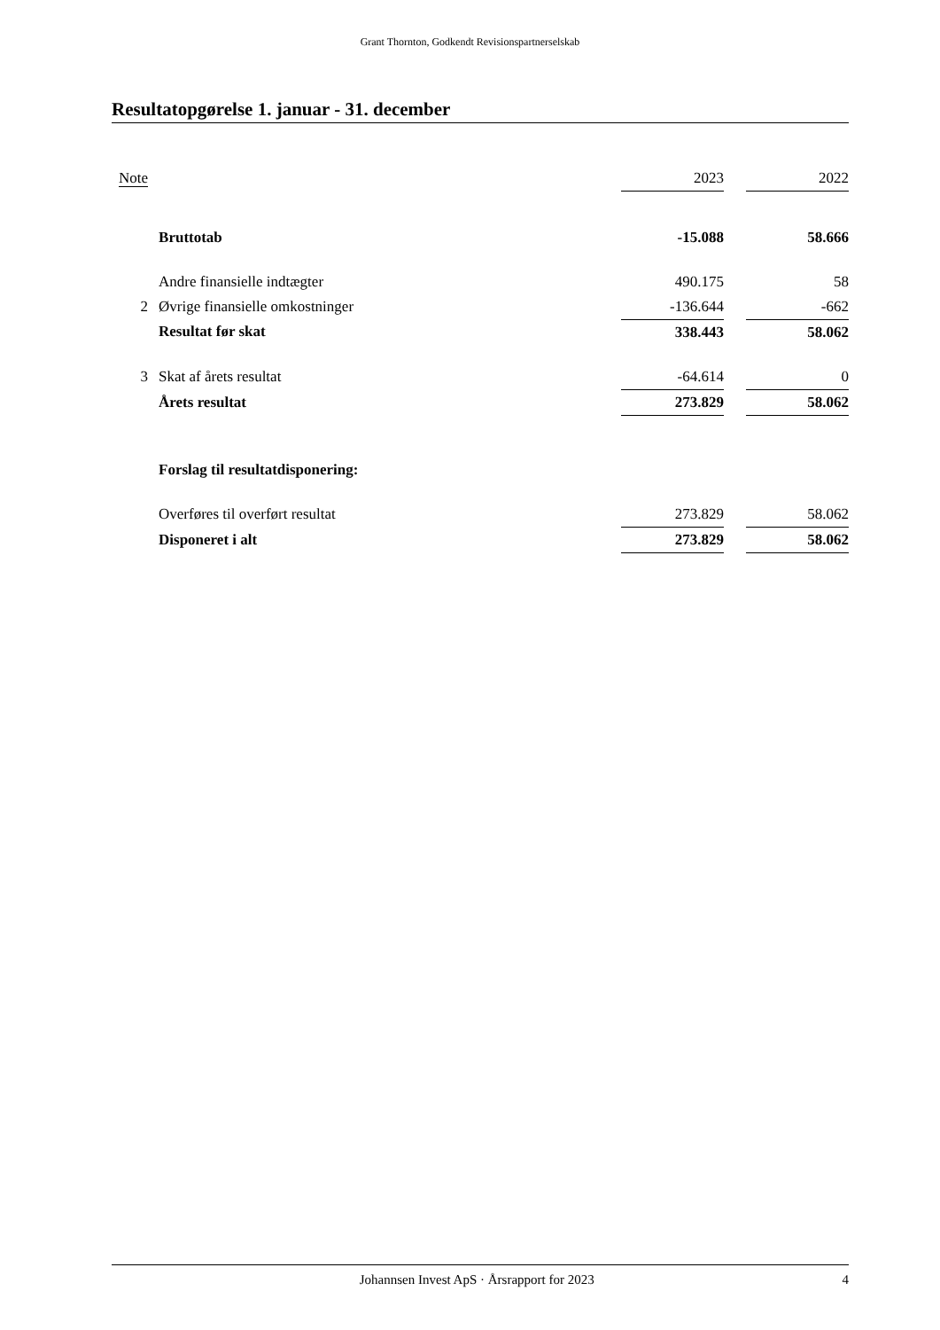Grant Thornton, Godkendt Revisionspartnerselskab
Resultatopgørelse 1. januar - 31. december
| Note | | 2023 | | 2022 |
| --- | --- | --- | --- | --- |
| | Bruttotab | -15.088 | | 58.666 |
| | Andre finansielle indtægter | 490.175 | | 58 |
| 2 | Øvrige finansielle omkostninger | -136.644 | | -662 |
| | Resultat før skat | 338.443 | | 58.062 |
| 3 | Skat af årets resultat | -64.614 | | 0 |
| | Årets resultat | 273.829 | | 58.062 |
| | Forslag til resultatdisponering: | | | |
| | Overføres til overført resultat | 273.829 | | 58.062 |
| | Disponeret i alt | 273.829 | | 58.062 |
Johannsen Invest ApS · Årsrapport for 2023 4